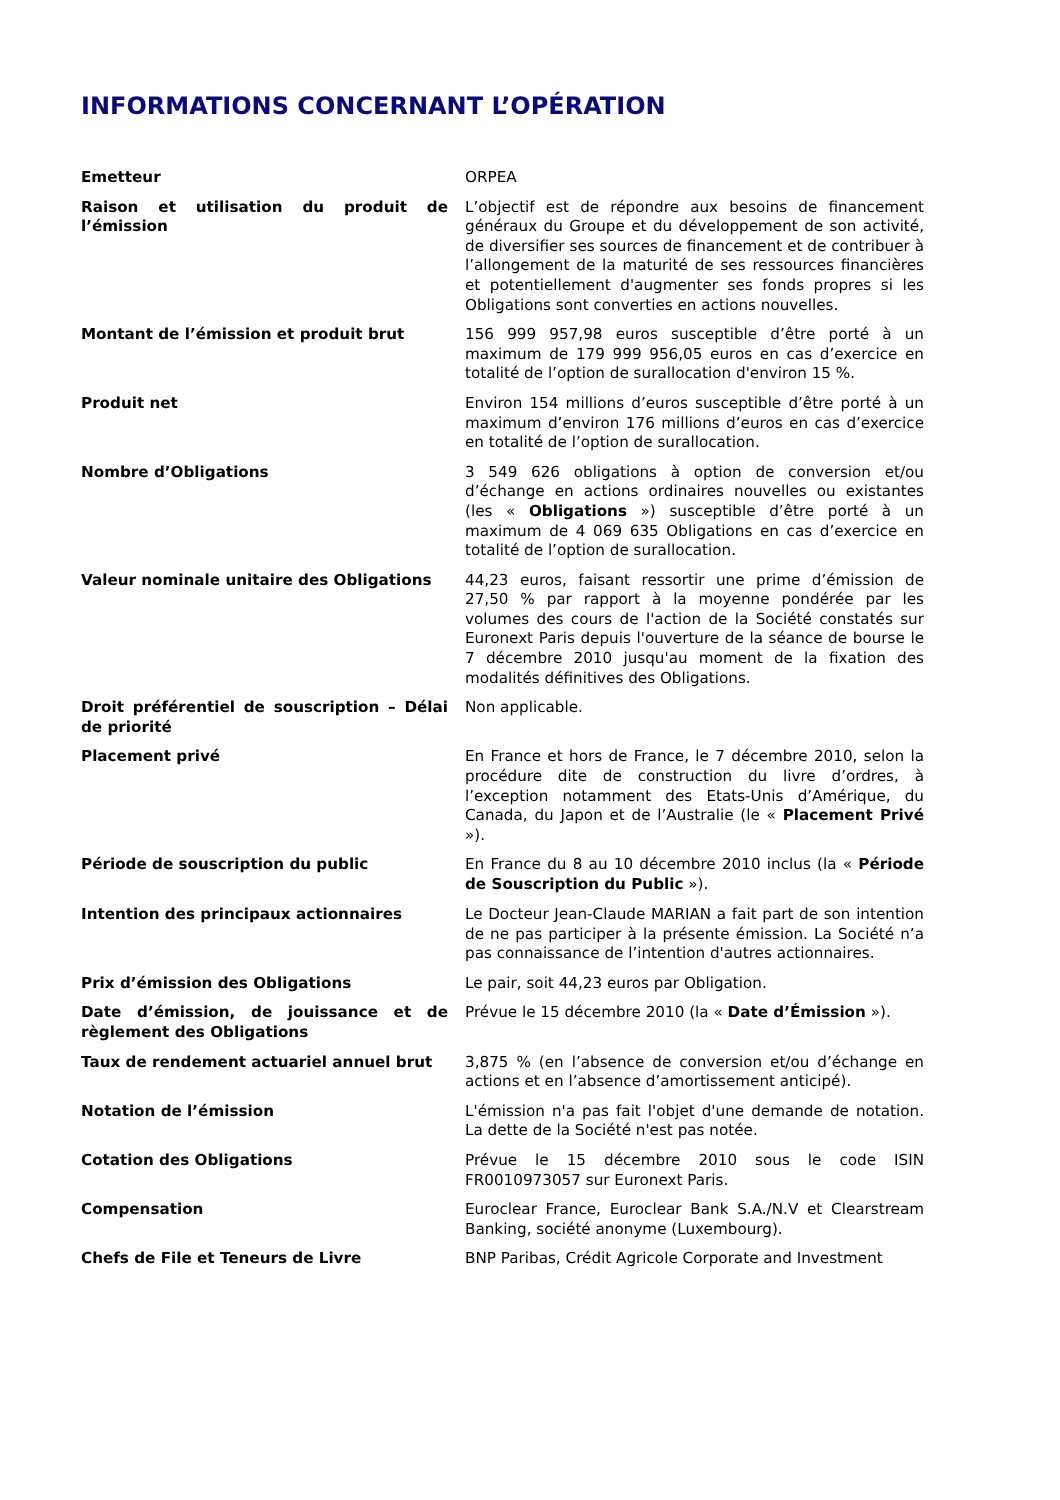INFORMATIONS CONCERNANT L’OPÉRATION
| Emetteur | ORPEA |
| Raison et utilisation du produit de l’émission | L’objectif est de répondre aux besoins de financement généraux du Groupe et du développement de son activité, de diversifier ses sources de financement et de contribuer à l’allongement de la maturité de ses ressources financières et potentiellement d'augmenter ses fonds propres si les Obligations sont converties en actions nouvelles. |
| Montant de l’émission et produit brut | 156 999 957,98 euros susceptible d’être porté à un maximum de 179 999 956,05 euros en cas d’exercice en totalité de l’option de surallocation d'environ 15 %. |
| Produit net | Environ 154 millions d’euros susceptible d’être porté à un maximum d’environ 176 millions d’euros en cas d’exercice en totalité de l’option de surallocation. |
| Nombre d’Obligations | 3 549 626 obligations à option de conversion et/ou d’échange en actions ordinaires nouvelles ou existantes (les « Obligations ») susceptible d’être porté à un maximum de 4 069 635 Obligations en cas d’exercice en totalité de l’option de surallocation. |
| Valeur nominale unitaire des Obligations | 44,23 euros, faisant ressortir une prime d’émission de 27,50 % par rapport à la moyenne pondérée par les volumes des cours de l'action de la Société constatés sur Euronext Paris depuis l'ouverture de la séance de bourse le 7 décembre 2010 jusqu'au moment de la fixation des modalités définitives des Obligations. |
| Droit préférentiel de souscription – Délai de priorité | Non applicable. |
| Placement privé | En France et hors de France, le 7 décembre 2010, selon la procédure dite de construction du livre d’ordres, à l’exception notamment des Etats-Unis d’Amérique, du Canada, du Japon et de l’Australie (le « Placement Privé »). |
| Période de souscription du public | En France du 8 au 10 décembre 2010 inclus (la « Période de Souscription du Public »). |
| Intention des principaux actionnaires | Le Docteur Jean-Claude MARIAN a fait part de son intention de ne pas participer à la présente émission. La Société n’a pas connaissance de l’intention d'autres actionnaires. |
| Prix d’émission des Obligations | Le pair, soit 44,23 euros par Obligation. |
| Date d’émission, de jouissance et de règlement des Obligations | Prévue le 15 décembre 2010 (la « Date d’Émission »). |
| Taux de rendement actuariel annuel brut | 3,875 % (en l’absence de conversion et/ou d’échange en actions et en l’absence d’amortissement anticipé). |
| Notation de l’émission | L'émission n'a pas fait l'objet d'une demande de notation. La dette de la Société n'est pas notée. |
| Cotation des Obligations | Prévue le 15 décembre 2010 sous le code ISIN FR0010973057 sur Euronext Paris. |
| Compensation | Euroclear France, Euroclear Bank S.A./N.V et Clearstream Banking, société anonyme (Luxembourg). |
| Chefs de File et Teneurs de Livre | BNP Paribas, Crédit Agricole Corporate and Investment |